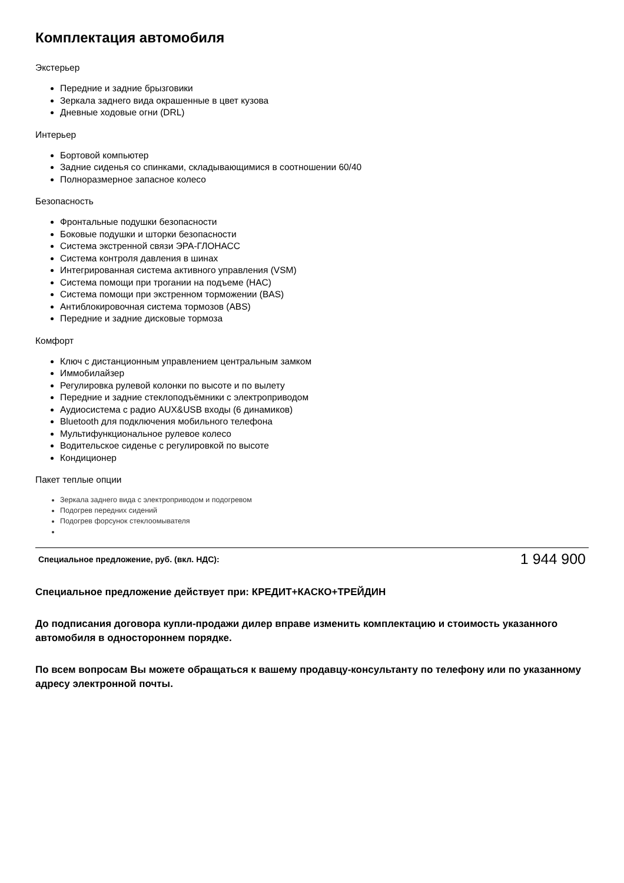Комплектация автомобиля
Экстерьер
Передние и задние брызговики
Зеркала заднего вида окрашенные в цвет кузова
Дневные ходовые огни (DRL)
Интерьер
Бортовой компьютер
Задние сиденья со спинками, складывающимися в соотношении 60/40
Полноразмерное запасное колесо
Безопасность
Фронтальные подушки безопасности
Боковые подушки и шторки безопасности
Система экстренной связи ЭРА-ГЛОНАСС
Система контроля давления в шинах
Интегрированная система активного управления (VSM)
Система помощи при трогании на подъеме (HAC)
Система помощи при экстренном торможении (BAS)
Антиблокировочная система тормозов (ABS)
Передние и задние дисковые тормоза
Комфорт
Ключ с дистанционным управлением центральным замком
Иммобилайзер
Регулировка рулевой колонки по высоте и по вылету
Передние и задние стеклоподъёмники с электроприводом
Аудиосистема с радио AUX&USB входы (6 динамиков)
Bluetooth для подключения мобильного телефона
Мультифункциональное рулевое колесо
Водительское сиденье с регулировкой по высоте
Кондиционер
Пакет теплые опции
Зеркала заднего вида с электроприводом и подогревом
Подогрев передних сидений
Подогрев форсунок стеклоомывателя
Специальное предложение, руб. (вкл. НДС): 1 944 900
Специальное предложение действует при: КРЕДИТ+КАСКО+ТРЕЙДИН
До подписания договора купли-продажи дилер вправе изменить комплектацию и стоимость указанного автомобиля в одностороннем порядке.
По всем вопросам Вы можете обращаться к вашему продавцу-консультанту по телефону или по указанному адресу электронной почты.